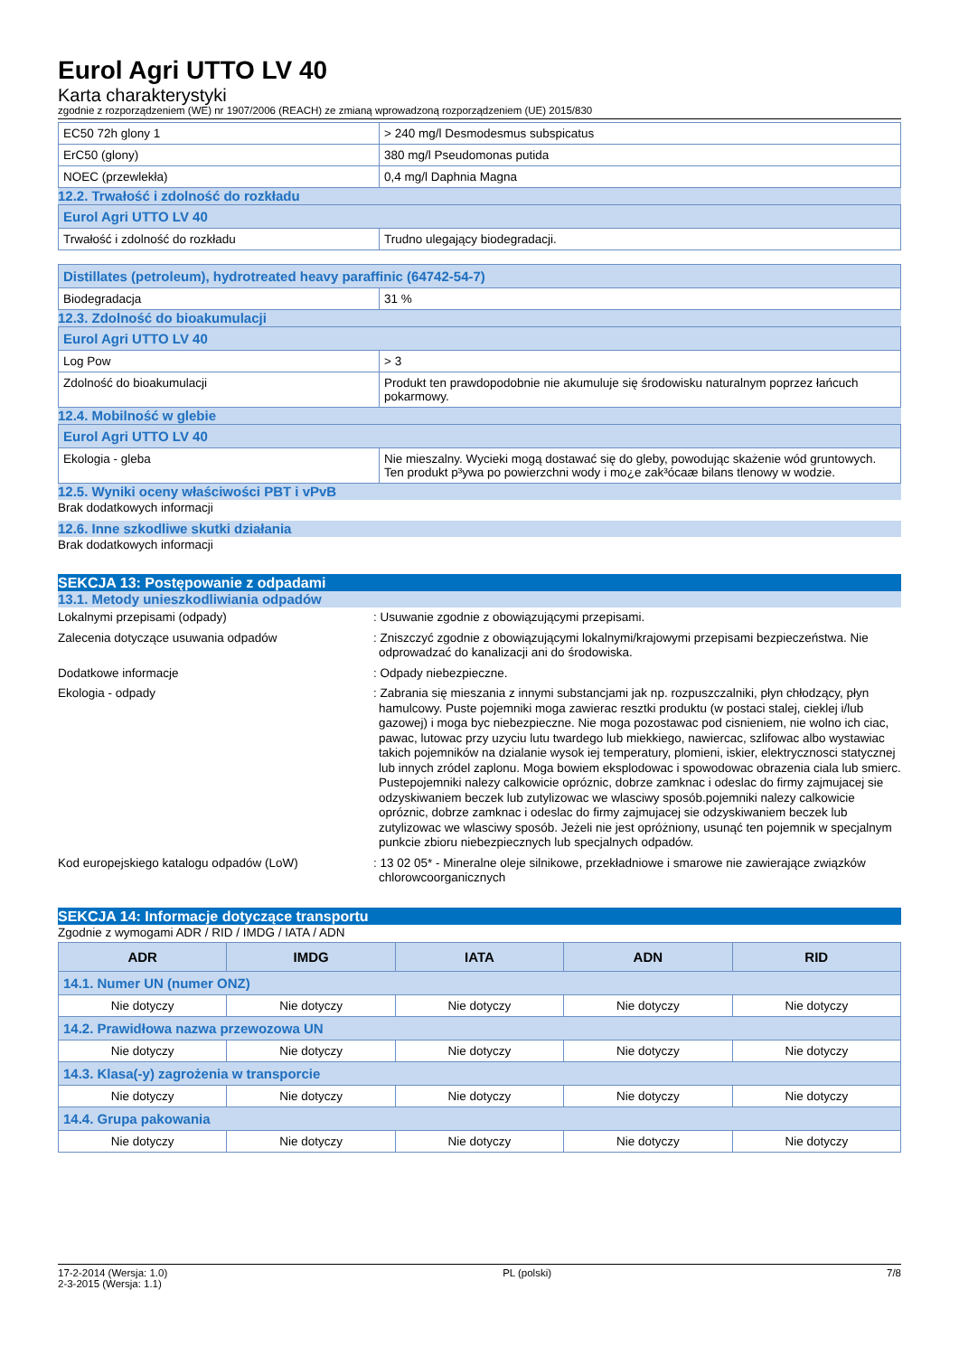Eurol Agri UTTO LV 40
Karta charakterystyki
zgodnie z rozporządzeniem (WE) nr 1907/2006 (REACH) ze zmianą wprowadzoną rozporządzeniem (UE) 2015/830
| EC50 72h glony 1 | > 240 mg/l Desmodesmus subspicatus |
| ErC50 (glony) | 380 mg/l Pseudomonas putida |
| NOEC (przewlekła) | 0,4 mg/l Daphnia Magna |
12.2. Trwałość i zdolność do rozkładu
| Eurol Agri UTTO LV 40 | |
| Trwałość i zdolność do rozkładu | Trudno ulegający biodegradacji. |
| Distillates (petroleum), hydrotreated heavy paraffinic (64742-54-7) | |
| Biodegradacja | 31 % |
12.3. Zdolność do bioakumulacji
| Eurol Agri UTTO LV 40 | |
| Log Pow | > 3 |
| Zdolność do bioakumulacji | Produkt ten prawdopodobnie nie akumuluje się środowisku naturalnym poprzez łańcuch pokarmowy. |
12.4. Mobilność w glebie
| Eurol Agri UTTO LV 40 | |
| Ekologia - gleba | Nie mieszalny. Wycieki mogą dostawać się do gleby, powodując skażenie wód gruntowych. Ten produkt p³ywa po powierzchni wody i mo¿e zak³ócaæ bilans tlenowy w wodzie. |
12.5. Wyniki oceny właściwości PBT i vPvB
Brak dodatkowych informacji
12.6. Inne szkodliwe skutki działania
Brak dodatkowych informacji
SEKCJA 13: Postępowanie z odpadami
13.1. Metody unieszkodliwiania odpadów
Lokalnymi przepisami (odpady) : Usuwanie zgodnie z obowiązującymi przepisami.
Zalecenia dotyczące usuwania odpadów : Zniszczyć zgodnie z obowiązującymi lokalnymi/krajowymi przepisami bezpieczeństwa. Nie odprowadzać do kanalizacji ani do środowiska.
Dodatkowe informacje : Odpady niebezpieczne.
Ekologia - odpady : Zabrania się mieszania z innymi substancjami jak np. rozpuszczalniki, płyn chłodzący, płyn hamulcowy. Puste pojemniki moga zawierac resztki produktu (w postaci stalej, cieklej i/lub gazowej) i moga byc niebezpieczne. Nie moga pozostawac pod cisnieniem, nie wolno ich ciac, pawac, lutowac przy uzyciu lutu twardego lub miekkiego, nawiercac, szlifowac albo wystawiac takich pojemników na dzialanie wysok iej temperatury, plomieni, iskier, elektrycznosci statycznej lub innych zródel zaplonu. Moga bowiem eksplodowac i spowodowac obrazenia ciala lub smierc. Pustepojemniki nalezy calkowicie opróznic, dobrze zamknac i odeslac do firmy zajmujacej sie odzyskiwaniem beczek lub zutylizowac we wlasciwy sposób.pojemniki nalezy calkowicie opróznic, dobrze zamknac i odeslac do firmy zajmujacej sie odzyskiwaniem beczek lub zutylizowac we wlasciwy sposób. Jeżeli nie jest opróżniony, usunąć ten pojemnik w specjalnym punkcie zbioru niebezpiecznych lub specjalnych odpadów.
Kod europejskiego katalogu odpadów (LoW) : 13 02 05* - Mineralne oleje silnikowe, przekładniowe i smarowe nie zawierające związków chlorowcoorganicznych
SEKCJA 14: Informacje dotyczące transportu
Zgodnie z wymogami ADR / RID / IMDG / IATA / ADN
| ADR | IMDG | IATA | ADN | RID |
| --- | --- | --- | --- | --- |
| 14.1. Numer UN (numer ONZ) | | | | |
| Nie dotyczy | Nie dotyczy | Nie dotyczy | Nie dotyczy | Nie dotyczy |
| 14.2. Prawidłowa nazwa przewozowa UN | | | | |
| Nie dotyczy | Nie dotyczy | Nie dotyczy | Nie dotyczy | Nie dotyczy |
| 14.3. Klasa(-y) zagrożenia w transporcie | | | | |
| Nie dotyczy | Nie dotyczy | Nie dotyczy | Nie dotyczy | Nie dotyczy |
| 14.4. Grupa pakowania | | | | |
| Nie dotyczy | Nie dotyczy | Nie dotyczy | Nie dotyczy | Nie dotyczy |
17-2-2014 (Wersja: 1.0)
2-3-2015 (Wersja: 1.1)
PL (polski) 7/8